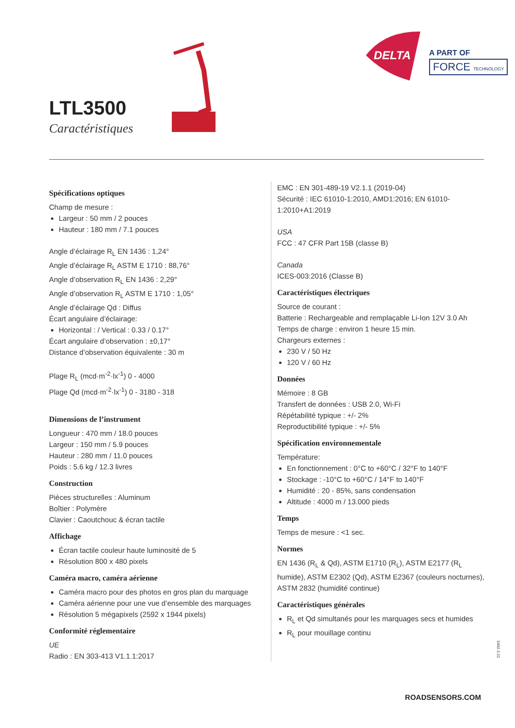DELTA
A PART OF
FORCE TECHNOLOGY
LTL3500
Caractéristiques
Spécifications optiques
Champ de mesure :
Largeur : 50 mm / 2 pouces
Hauteur : 180 mm / 7.1 pouces
Angle d’éclairage R<sub>L</sub> EN 1436 : 1,24°
Angle d’éclairage R<sub>L</sub> ASTM E 1710 : 88,76°
Angle d’observation R<sub>L</sub> EN 1436 : 2,29°
Angle d’observation R<sub>L</sub> ASTM E 1710 : 1,05°
Angle d’éclairage Qd : Diffus
Écart angulaire d’éclairage:
Horizontal : / Vertical : 0.33 / 0.17°
Écart angulaire d’observation : ±0,17°
Distance d’observation équivalente : 30 m
Plage R<sub>L</sub> (mcd·m<sup>-2</sup>·lx<sup>-1</sup>) 0 - 4000
Plage Qd (mcd·m<sup>-2</sup>·lx<sup>-1</sup>) 0 - 3180 - 318
Dimensions de l’instrument
Longueur : 470 mm / 18.0 pouces
Largeur : 150 mm / 5.9 pouces
Hauteur : 280 mm / 11.0 pouces
Poids : 5.6 kg / 12.3 livres
Construction
Pièces structurelles : Aluminum
Boîtier : Polymère
Clavier : Caoutchouc & écran tactile
Affichage
Écran tactile couleur haute luminosité de 5
Résolution 800 x 480 pixels
Caméra macro, caméra aérienne
Caméra macro pour des photos en gros plan du marquage
Caméra aérienne pour une vue d’ensemble des marquages
Résolution 5 mégapixels (2592 x 1944 pixels)
Conformité réglementaire
UE
Radio : EN 303-413 V1.1.1:2017
EMC : EN 301-489-19 V2.1.1 (2019-04)
Sécurité : IEC 61010-1:2010, AMD1:2016; EN 61010-1:2010+A1:2019
USA
FCC : 47 CFR Part 15B (classe B)
Canada
ICES-003:2016 (Classe B)
Caractéristiques électriques
Source de courant :
Batterie : Rechargeable and remplaçable Li-Ion 12V 3.0 Ah
Temps de charge : environ 1 heure 15 min.
Chargeurs externes :
230 V / 50 Hz
120 V / 60 Hz
Données
Mémoire : 8 GB
Transfert de données : USB 2.0, Wi-Fi
Répétabilité typique : +/- 2%
Reproductibilité typique : +/- 5%
Spécification environnementale
Température:
En fonctionnement : 0°C to +60°C / 32°F to 140°F
Stockage : -10°C to +60°C / 14°F to 140°F
Humidité : 20 - 85%, sans condensation
Altitude : 4000 m / 13.000 pieds
Temps
Temps de mesure : <1 sec.
Normes
EN 1436 (R<sub>L</sub> & Qd), ASTM E1710 (R<sub>L</sub>), ASTM E2177 (R<sub>L</sub> humide), ASTM E2302 (Qd), ASTM E2367 (couleurs nocturnes), ASTM 2832 (humidité continue)
Caractéristiques générales
R<sub>L</sub> et Qd simultanés pour les marquages secs et humides
R<sub>L</sub> pour mouillage continu
5492.3.22
ROADSENSORS.COM